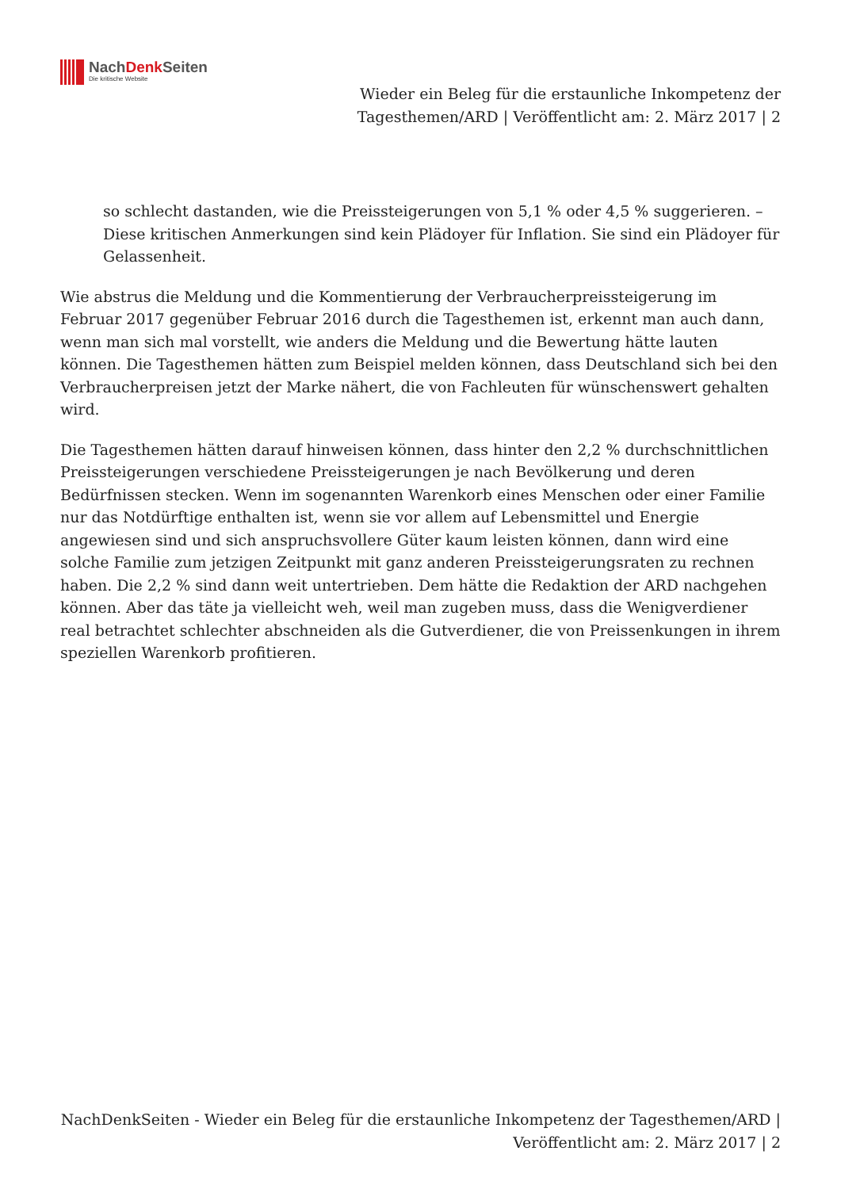NachDenk Seiten
Die kritische Website
Wieder ein Beleg für die erstaunliche Inkompetenz der Tagesthemen/ARD | Veröffentlicht am: 2. März 2017 | 2
so schlecht dastanden, wie die Preissteigerungen von 5,1 % oder 4,5 % suggerieren. – Diese kritischen Anmerkungen sind kein Plädoyer für Inflation. Sie sind ein Plädoyer für Gelassenheit.
Wie abstrus die Meldung und die Kommentierung der Verbraucherpreissteigerung im Februar 2017 gegenüber Februar 2016 durch die Tagesthemen ist, erkennt man auch dann, wenn man sich mal vorstellt, wie anders die Meldung und die Bewertung hätte lauten können. Die Tagesthemen hätten zum Beispiel melden können, dass Deutschland sich bei den Verbraucherpreisen jetzt der Marke nähert, die von Fachleuten für wünschenswert gehalten wird.
Die Tagesthemen hätten darauf hinweisen können, dass hinter den 2,2 % durchschnittlichen Preissteigerungen verschiedene Preissteigerungen je nach Bevölkerung und deren Bedürfnissen stecken. Wenn im sogenannten Warenkorb eines Menschen oder einer Familie nur das Notdürftige enthalten ist, wenn sie vor allem auf Lebensmittel und Energie angewiesen sind und sich anspruchsvollere Güter kaum leisten können, dann wird eine solche Familie zum jetzigen Zeitpunkt mit ganz anderen Preissteigerungsraten zu rechnen haben. Die 2,2 % sind dann weit untertrieben. Dem hätte die Redaktion der ARD nachgehen können. Aber das täte ja vielleicht weh, weil man zugeben muss, dass die Wenigverdiener real betrachtet schlechter abschneiden als die Gutverdiener, die von Preissenkungen in ihrem speziellen Warenkorb profitieren.
NachDenkSeiten - Wieder ein Beleg für die erstaunliche Inkompetenz der Tagesthemen/ARD | Veröffentlicht am: 2. März 2017 | 2